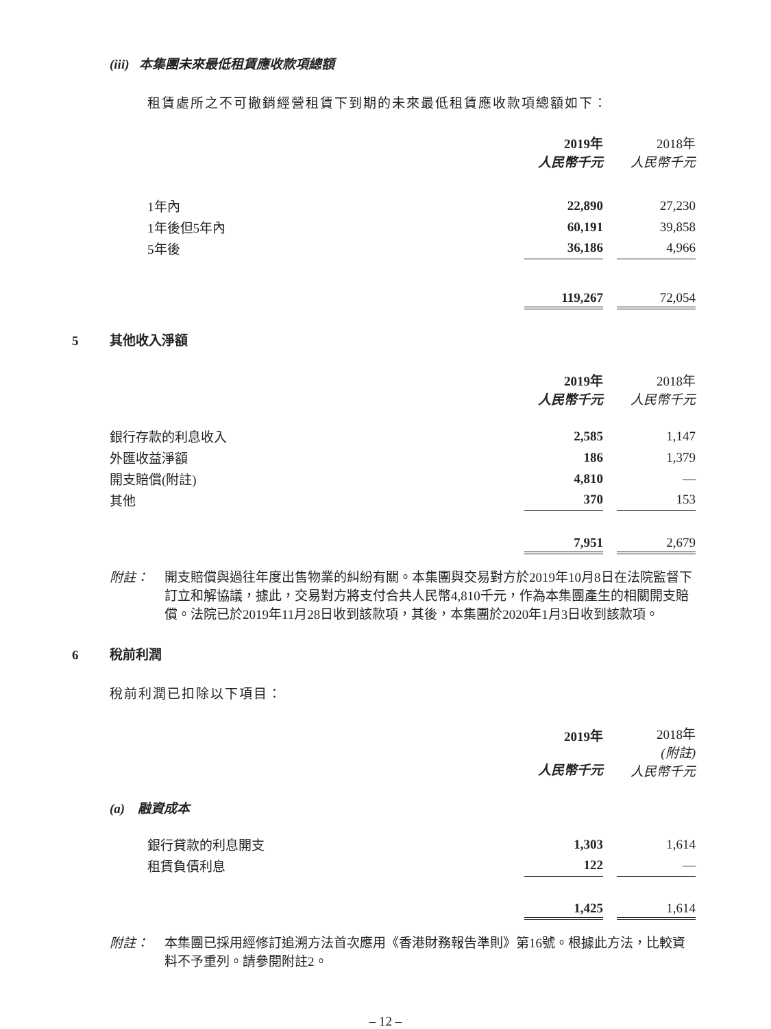(iii) 本集團未來最低租賃應收款項總額
租賃處所之不可撤銷經營租賃下到期的未來最低租賃應收款項總額如下：
| | 2019年 人民幣千元 | | 2018年 人民幣千元 |
| 1年內 | 22,890 | | 27,230 |
| 1年後但5年內 | 60,191 | | 39,858 |
| 5年後 | 36,186 | | 4,966 |
| | 119,267 | | 72,054 |
5 其他收入淨額
| | 2019年 人民幣千元 | | 2018年 人民幣千元 |
| 銀行存款的利息收入 | 2,585 | | 1,147 |
| 外匯收益淨額 | 186 | | 1,379 |
| 開支賠償(附註) | 4,810 | | — |
| 其他 | 370 | | 153 |
| | 7,951 | | 2,679 |
附註： 開支賠償與過往年度出售物業的糾紛有關。本集團與交易對方於2019年10月8日在法院監督下訂立和解協議，據此，交易對方將支付合共人民幣4,810千元，作為本集團產生的相關開支賠償。法院已於2019年11月28日收到該款項，其後，本集團於2020年1月3日收到該款項。
6 稅前利潤
稅前利潤已扣除以下項目：
| | 2019年 人民幣千元 | | 2018年 (附註) 人民幣千元 |
| (a) 融資成本 | | | |
| 銀行貸款的利息開支 | 1,303 | | 1,614 |
| 租賃負債利息 | 122 | | — |
| | 1,425 | | 1,614 |
附註： 本集團已採用經修訂追溯方法首次應用《香港財務報告準則》第16號。根據此方法，比較資料不予重列。請參閱附註2。
– 12 –